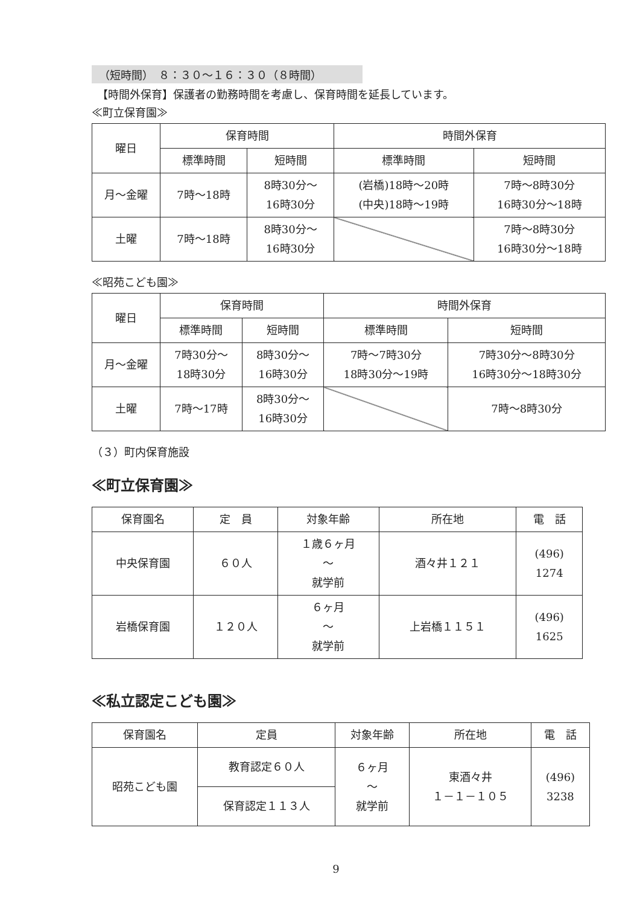（短時間）　８：３０～１６：３０（８時間）
　【時間外保育】保護者の勤務時間を考慮し、保育時間を延長しています。
≪町立保育園≫
| 曜日 | 保育時間 | | 時間外保育 | |
| --- | --- | --- | --- | --- |
| | 標準時間 | 短時間 | 標準時間 | 短時間 |
| 月～金曜 | 7時～18時 | 8時30分～ 16時30分 | (岩橋)18時～20時 (中央)18時～19時 | 7時～8時30分 16時30分～18時 |
| 土曜 | 7時～18時 | 8時30分～ 16時30分 | | 7時～8時30分 16時30分～18時 |
≪昭苑こども園≫
| 曜日 | 保育時間 | | 時間外保育 | |
| --- | --- | --- | --- | --- |
| | 標準時間 | 短時間 | 標準時間 | 短時間 |
| 月～金曜 | 7時30分～ 18時30分 | 8時30分～ 16時30分 | 7時～7時30分 18時30分～19時 | 7時30分～8時30分 16時30分～18時30分 |
| 土曜 | 7時～17時 | 8時30分～ 16時30分 | | 7時～8時30分 |
（３）町内保育施設
≪町立保育園≫
| 保育園名 | 定 員 | 対象年齢 | 所在地 | 電 話 |
| --- | --- | --- | --- | --- |
| 中央保育園 | ６０人 | １歳６ヶ月 ～ 就学前 | 酒々井１２１ | (496) 1274 |
| 岩橋保育園 | １２０人 | ６ヶ月 ～ 就学前 | 上岩橋１１５１ | (496) 1625 |
≪私立認定こども園≫
| 保育園名 | 定員 | 対象年齢 | 所在地 | 電 話 |
| --- | --- | --- | --- | --- |
| 昭苑こども園 | 教育認定６０人 | ６ヶ月 ～ 就学前 | 東酒々井 １－１－１０５ | (496) 3238 |
| | 保育認定１１３人 | | | |
9